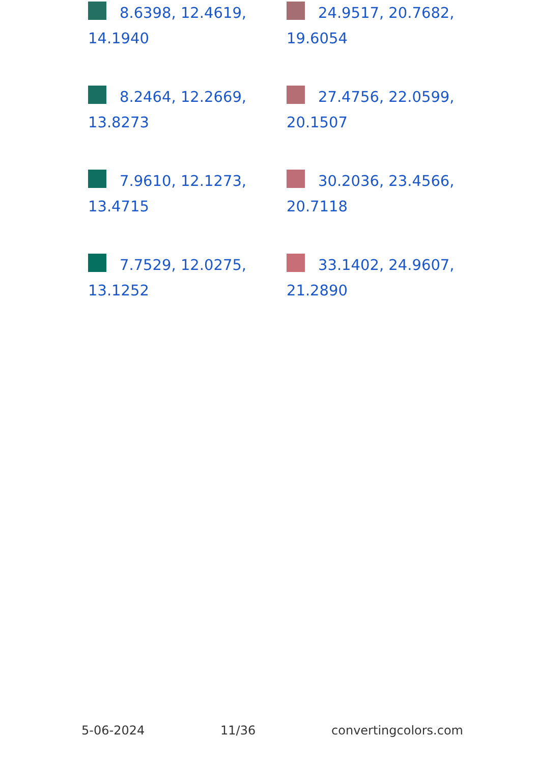8.6398, 12.4619, 14.1940
24.9517, 20.7682, 19.6054
8.2464, 12.2669, 13.8273
27.4756, 22.0599, 20.1507
7.9610, 12.1273, 13.4715
30.2036, 23.4566, 20.7118
7.7529, 12.0275, 13.1252
33.1402, 24.9607, 21.2890
5-06-2024 11/36 convertingcolors.com